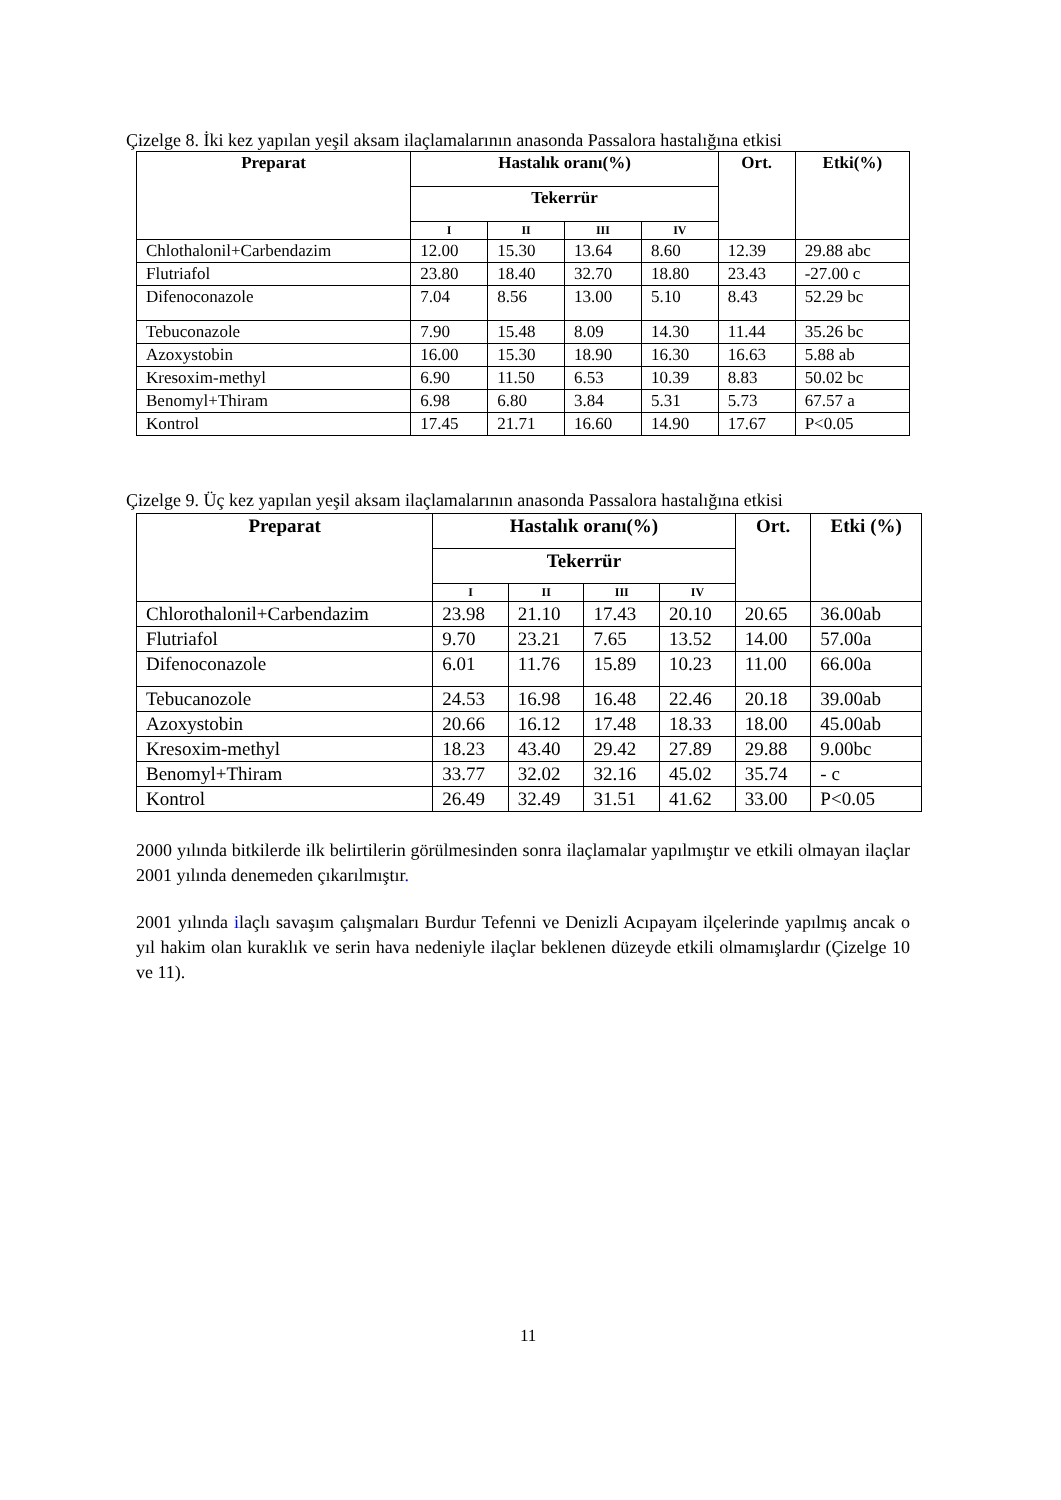Çizelge 8. İki kez yapılan yeşil aksam ilaçlamalarının anasonda Passalora hastalığına etkisi
| Preparat | Hastalık oranı(%) | | | | Ort. | Etki(%) |
| --- | --- | --- | --- | --- | --- | --- |
| | Tekerrür | | | | | |
| | I | II | III | IV | | |
| Chlothalonil+Carbendazim | 12.00 | 15.30 | 13.64 | 8.60 | 12.39 | 29.88 abc |
| Flutriafol | 23.80 | 18.40 | 32.70 | 18.80 | 23.43 | -27.00 c |
| Difenoconazole | 7.04 | 8.56 | 13.00 | 5.10 | 8.43 | 52.29 bc |
| Tebuconazole | 7.90 | 15.48 | 8.09 | 14.30 | 11.44 | 35.26 bc |
| Azoxystobin | 16.00 | 15.30 | 18.90 | 16.30 | 16.63 | 5.88 ab |
| Kresoxim-methyl | 6.90 | 11.50 | 6.53 | 10.39 | 8.83 | 50.02 bc |
| Benomyl+Thiram | 6.98 | 6.80 | 3.84 | 5.31 | 5.73 | 67.57 a |
| Kontrol | 17.45 | 21.71 | 16.60 | 14.90 | 17.67 | P<0.05 |
Çizelge 9. Üç kez yapılan yeşil aksam ilaçlamalarının anasonda Passalora hastalığına etkisi
| Preparat | Hastalık oranı(%) | | | | Ort. | Etki (%) |
| --- | --- | --- | --- | --- | --- | --- |
| | Tekerrür | | | | | |
| | I | II | III | IV | | |
| Chlorothalonil+Carbendazim | 23.98 | 21.10 | 17.43 | 20.10 | 20.65 | 36.00ab |
| Flutriafol | 9.70 | 23.21 | 7.65 | 13.52 | 14.00 | 57.00a |
| Difenoconazole | 6.01 | 11.76 | 15.89 | 10.23 | 11.00 | 66.00a |
| Tebucanozole | 24.53 | 16.98 | 16.48 | 22.46 | 20.18 | 39.00ab |
| Azoxystobin | 20.66 | 16.12 | 17.48 | 18.33 | 18.00 | 45.00ab |
| Kresoxim-methyl | 18.23 | 43.40 | 29.42 | 27.89 | 29.88 | 9.00bc |
| Benomyl+Thiram | 33.77 | 32.02 | 32.16 | 45.02 | 35.74 | - c |
| Kontrol | 26.49 | 32.49 | 31.51 | 41.62 | 33.00 | P<0.05 |
2000 yılında bitkilerde ilk belirtilerin görülmesinden sonra ilaçlamalar yapılmıştır ve etkili olmayan ilaçlar 2001 yılında denemeden çıkarılmıştır.
2001 yılında ilaçlı savaşım çalışmaları Burdur Tefenni ve Denizli Acıpayam ilçelerinde yapılmış ancak o yıl hakim olan kuraklık ve serin hava nedeniyle ilaçlar beklenen düzeyde etkili olmamışlardır (Çizelge 10 ve 11).
11